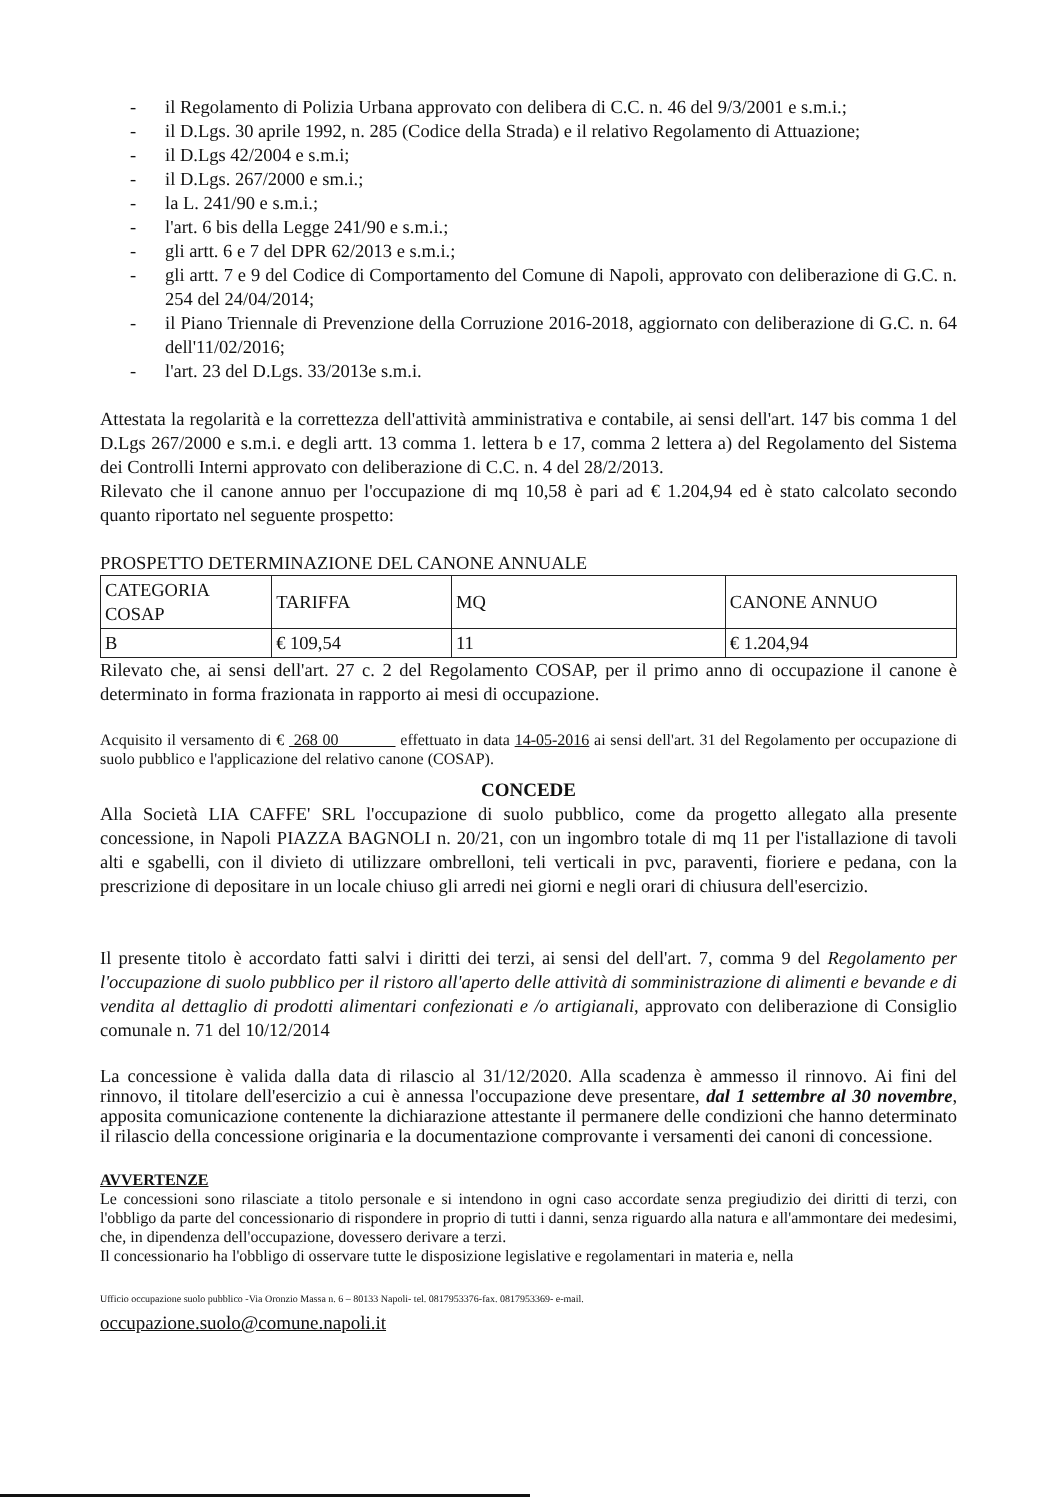- il Regolamento di Polizia Urbana approvato con delibera di C.C. n. 46 del 9/3/2001 e s.m.i.;
- il D.Lgs. 30 aprile 1992, n. 285 (Codice della Strada) e il relativo Regolamento di Attuazione;
- il D.Lgs 42/2004 e s.m.i;
- il D.Lgs. 267/2000 e sm.i.;
- la L. 241/90 e s.m.i.;
- l'art. 6 bis della Legge 241/90 e s.m.i.;
- gli artt. 6 e 7 del DPR 62/2013 e s.m.i.;
- gli artt. 7 e 9 del Codice di Comportamento del Comune di Napoli, approvato con deliberazione di G.C. n. 254 del 24/04/2014;
- il Piano Triennale di Prevenzione della Corruzione 2016-2018, aggiornato con deliberazione di G.C. n. 64 dell'11/02/2016;
- l'art. 23 del D.Lgs. 33/2013e s.m.i.
Attestata la regolarità e la correttezza dell'attività amministrativa e contabile, ai sensi dell'art. 147 bis comma 1 del D.Lgs 267/2000 e s.m.i. e degli artt. 13 comma 1. lettera b e 17, comma 2 lettera a) del Regolamento del Sistema dei Controlli Interni approvato con deliberazione di C.C. n. 4 del 28/2/2013.
Rilevato che il canone annuo per l'occupazione di mq 10,58 è pari ad € 1.204,94 ed è stato calcolato secondo quanto riportato nel seguente prospetto:
PROSPETTO DETERMINAZIONE DEL CANONE ANNUALE
| CATEGORIA COSAP | TARIFFA | MQ | CANONE ANNUO |
| B | € 109,54 | 11 | € 1.204,94 |
Rilevato che, ai sensi dell'art. 27 c. 2 del Regolamento COSAP, per il primo anno di occupazione il canone è determinato in forma frazionata in rapporto ai mesi di occupazione.
Acquisito il versamento di € 268 00 effettuato in data 14-05-2016 ai sensi dell'art. 31 del Regolamento per occupazione di suolo pubblico e l'applicazione del relativo canone (COSAP).
CONCEDE
Alla Società LIA CAFFE' SRL l'occupazione di suolo pubblico, come da progetto allegato alla presente concessione, in Napoli PIAZZA BAGNOLI n. 20/21, con un ingombro totale di mq 11 per l'istallazione di tavoli alti e sgabelli, con il divieto di utilizzare ombrelloni, teli verticali in pvc, paraventi, fioriere e pedana, con la prescrizione di depositare in un locale chiuso gli arredi nei giorni e negli orari di chiusura dell'esercizio.
Il presente titolo è accordato fatti salvi i diritti dei terzi, ai sensi del dell'art. 7, comma 9 del Regolamento per l'occupazione di suolo pubblico per il ristoro all'aperto delle attività di somministrazione di alimenti e bevande e di vendita al dettaglio di prodotti alimentari confezionati e /o artigianali, approvato con deliberazione di Consiglio comunale n. 71 del 10/12/2014
La concessione è valida dalla data di rilascio al 31/12/2020. Alla scadenza è ammesso il rinnovo. Ai fini del rinnovo, il titolare dell'esercizio a cui è annessa l'occupazione deve presentare, dal 1 settembre al 30 novembre, apposita comunicazione contenente la dichiarazione attestante il permanere delle condizioni che hanno determinato il rilascio della concessione originaria e la documentazione comprovante i versamenti dei canoni di concessione.
AVVERTENZE
Le concessioni sono rilasciate a titolo personale e si intendono in ogni caso accordate senza pregiudizio dei diritti di terzi, con l'obbligo da parte del concessionario di rispondere in proprio di tutti i danni, senza riguardo alla natura e all'ammontare dei medesimi, che, in dipendenza dell'occupazione, dovessero derivare a terzi.
Il concessionario ha l'obbligo di osservare tutte le disposizione legislative e regolamentari in materia e, nella
Ufficio occupazione suolo pubblico -Via Oronzio Massa n. 6 – 80133 Napoli- tel. 0817953376-fax. 0817953369- e-mail.
occupazione.suolo@comune.napoli.it